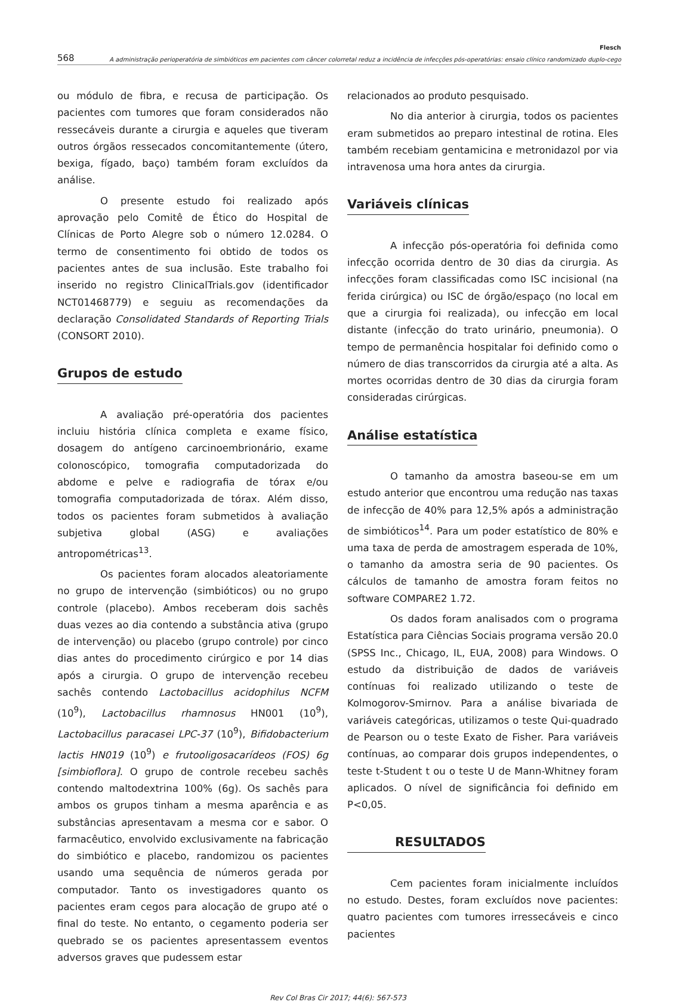568
Flesch
A administração perioperatória de simbióticos em pacientes com câncer colorretal reduz a incidência de infecções pós-operatórias: ensaio clínico randomizado duplo-cego
ou módulo de fibra, e recusa de participação. Os pacientes com tumores que foram considerados não ressecáveis durante a cirurgia e aqueles que tiveram outros órgãos ressecados concomitantemente (útero, bexiga, fígado, baço) também foram excluídos da análise.
O presente estudo foi realizado após aprovação pelo Comitê de Ético do Hospital de Clínicas de Porto Alegre sob o número 12.0284. O termo de consentimento foi obtido de todos os pacientes antes de sua inclusão. Este trabalho foi inserido no registro ClinicalTrials.gov (identificador NCT01468779) e seguiu as recomendações da declaração Consolidated Standards of Reporting Trials (CONSORT 2010).
Grupos de estudo
A avaliação pré-operatória dos pacientes incluiu história clínica completa e exame físico, dosagem do antígeno carcinoembrionário, exame colonoscópico, tomografia computadorizada do abdome e pelve e radiografia de tórax e/ou tomografia computadorizada de tórax. Além disso, todos os pacientes foram submetidos à avaliação subjetiva global (ASG) e avaliações antropométricas<sup>13</sup>.
Os pacientes foram alocados aleatoriamente no grupo de intervenção (simbióticos) ou no grupo controle (placebo). Ambos receberam dois sachês duas vezes ao dia contendo a substância ativa (grupo de intervenção) ou placebo (grupo controle) por cinco dias antes do procedimento cirúrgico e por 14 dias após a cirurgia. O grupo de intervenção recebeu sachês contendo Lactobacillus acidophilus NCFM (10<sup>9</sup>), Lactobacillus rhamnosus HN001 (10<sup>9</sup>), Lactobacillus paracasei LPC-37 (10<sup>9</sup>), Bifidobacterium lactis HN019 (10<sup>9</sup>) e frutooligosacarídeos (FOS) 6g [simbioflora]. O grupo de controle recebeu sachês contendo maltodextrina 100% (6g). Os sachês para ambos os grupos tinham a mesma aparência e as substâncias apresentavam a mesma cor e sabor. O farmacêutico, envolvido exclusivamente na fabricação do simbiótico e placebo, randomizou os pacientes usando uma sequência de números gerada por computador. Tanto os investigadores quanto os pacientes eram cegos para alocação de grupo até o final do teste. No entanto, o cegamento poderia ser quebrado se os pacientes apresentassem eventos adversos graves que pudessem estar
relacionados ao produto pesquisado.
No dia anterior à cirurgia, todos os pacientes eram submetidos ao preparo intestinal de rotina. Eles também recebiam gentamicina e metronidazol por via intravenosa uma hora antes da cirurgia.
Variáveis clínicas
A infecção pós-operatória foi definida como infecção ocorrida dentro de 30 dias da cirurgia. As infecções foram classificadas como ISC incisional (na ferida cirúrgica) ou ISC de órgão/espaço (no local em que a cirurgia foi realizada), ou infecção em local distante (infecção do trato urinário, pneumonia). O tempo de permanência hospitalar foi definido como o número de dias transcorridos da cirurgia até a alta. As mortes ocorridas dentro de 30 dias da cirurgia foram consideradas cirúrgicas.
Análise estatística
O tamanho da amostra baseou-se em um estudo anterior que encontrou uma redução nas taxas de infecção de 40% para 12,5% após a administração de simbióticos<sup>14</sup>. Para um poder estatístico de 80% e uma taxa de perda de amostragem esperada de 10%, o tamanho da amostra seria de 90 pacientes. Os cálculos de tamanho de amostra foram feitos no software COMPARE2 1.72.
Os dados foram analisados com o programa Estatística para Ciências Sociais programa versão 20.0 (SPSS Inc., Chicago, IL, EUA, 2008) para Windows. O estudo da distribuição de dados de variáveis contínuas foi realizado utilizando o teste de Kolmogorov-Smirnov. Para a análise bivariada de variáveis categóricas, utilizamos o teste Qui-quadrado de Pearson ou o teste Exato de Fisher. Para variáveis contínuas, ao comparar dois grupos independentes, o teste t-Student t ou o teste U de Mann-Whitney foram aplicados. O nível de significância foi definido em P<0,05.
RESULTADOS
Cem pacientes foram inicialmente incluídos no estudo. Destes, foram excluídos nove pacientes: quatro pacientes com tumores irressecáveis e cinco pacientes
Rev Col Bras Cir 2017; 44(6): 567-573